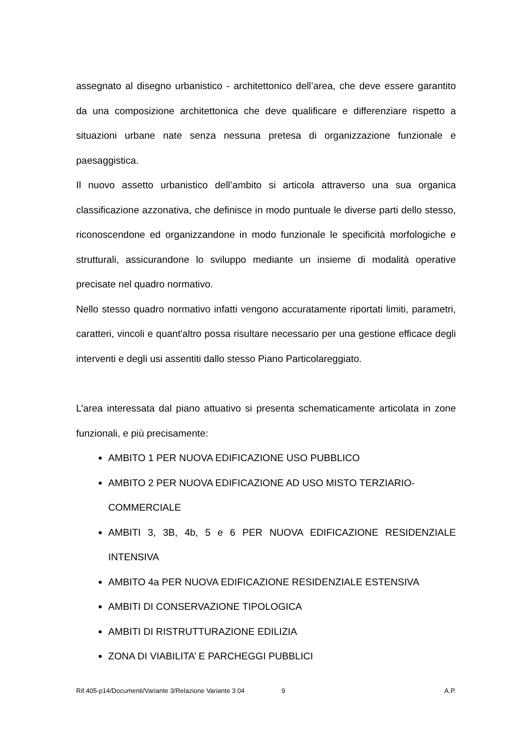assegnato al disegno urbanistico - architettonico dell’area, che deve essere garantito da una composizione architettonica che deve qualificare e differenziare rispetto a situazioni urbane nate senza nessuna pretesa di organizzazione funzionale e paesaggistica.
Il nuovo assetto urbanistico dell’ambito si articola attraverso una sua organica classificazione azzonativa, che definisce in modo puntuale le diverse parti dello stesso, riconoscendone ed organizzandone in modo funzionale le specificità morfologiche e strutturali, assicurandone lo sviluppo mediante un insieme di modalità operative precisate nel quadro normativo.
Nello stesso quadro normativo infatti vengono accuratamente riportati limiti, parametri, caratteri, vincoli e quant'altro possa risultare necessario per una gestione efficace degli interventi e degli usi assentiti dallo stesso Piano Particolareggiato.
L’area interessata dal piano attuativo si presenta schematicamente articolata in zone funzionali, e più precisamente:
AMBITO 1 PER NUOVA EDIFICAZIONE USO PUBBLICO
AMBITO 2 PER NUOVA EDIFICAZIONE AD USO MISTO TERZIARIO-COMMERCIALE
AMBITI 3, 3B, 4b, 5 e 6 PER NUOVA EDIFICAZIONE RESIDENZIALE INTENSIVA
AMBITO 4a PER NUOVA EDIFICAZIONE RESIDENZIALE ESTENSIVA
AMBITI DI CONSERVAZIONE TIPOLOGICA
AMBITI DI RISTRUTTURAZIONE EDILIZIA
ZONA DI VIABILITA’ E PARCHEGGI PUBBLICI
Rif.405-p14/Documenti/Variante 3/Relazione Variante 3 04 9 A.P.